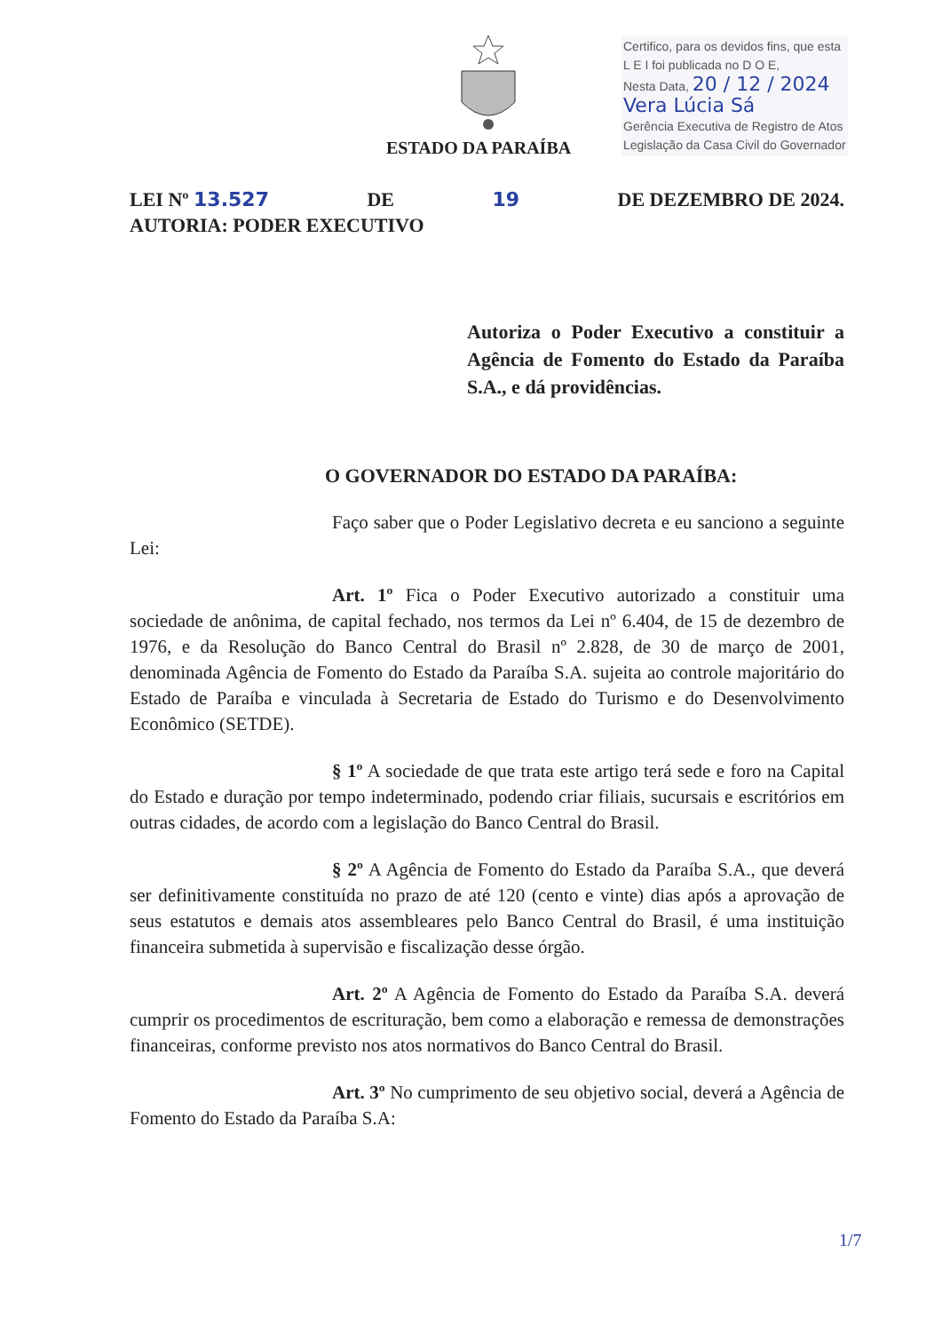ESTADO DA PARAÍBA
Certifico, para os devidos fins, que esta
L E I foi publicada no D O E,
Nesta Data, 20 / 12 / 2024
Vera Lúcia Sá
Gerência Executiva de Registro de Atos
Legislação da Casa Civil do Governador
LEI Nº 13.527 DE 19 DE DEZEMBRO DE 2024.
AUTORIA: PODER EXECUTIVO
Autoriza o Poder Executivo a constituir a Agência de Fomento do Estado da Paraíba S.A., e dá providências.
O GOVERNADOR DO ESTADO DA PARAÍBA:
Faço saber que o Poder Legislativo decreta e eu sanciono a seguinte Lei:
Art. 1º Fica o Poder Executivo autorizado a constituir uma sociedade de anônima, de capital fechado, nos termos da Lei nº 6.404, de 15 de dezembro de 1976, e da Resolução do Banco Central do Brasil nº 2.828, de 30 de março de 2001, denominada Agência de Fomento do Estado da Paraíba S.A. sujeita ao controle majoritário do Estado de Paraíba e vinculada à Secretaria de Estado do Turismo e do Desenvolvimento Econômico (SETDE).
§ 1º A sociedade de que trata este artigo terá sede e foro na Capital do Estado e duração por tempo indeterminado, podendo criar filiais, sucursais e escritórios em outras cidades, de acordo com a legislação do Banco Central do Brasil.
§ 2º A Agência de Fomento do Estado da Paraíba S.A., que deverá ser definitivamente constituída no prazo de até 120 (cento e vinte) dias após a aprovação de seus estatutos e demais atos assembleares pelo Banco Central do Brasil, é uma instituição financeira submetida à supervisão e fiscalização desse órgão.
Art. 2º A Agência de Fomento do Estado da Paraíba S.A. deverá cumprir os procedimentos de escrituração, bem como a elaboração e remessa de demonstrações financeiras, conforme previsto nos atos normativos do Banco Central do Brasil.
Art. 3º No cumprimento de seu objetivo social, deverá a Agência de Fomento do Estado da Paraíba S.A:
1/7